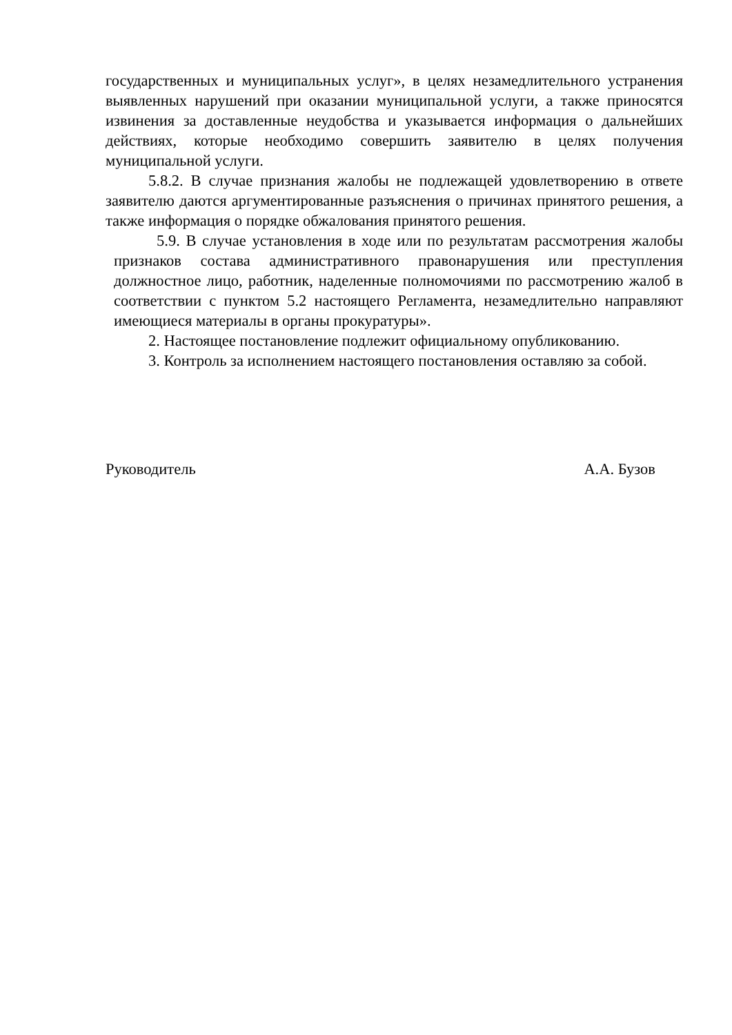государственных и муниципальных услуг», в целях незамедлительного устранения выявленных нарушений при оказании муниципальной услуги, а также приносятся извинения за доставленные неудобства и указывается информация о дальнейших действиях, которые необходимо совершить заявителю в целях получения муниципальной услуги.
5.8.2. В случае признания жалобы не подлежащей удовлетворению в ответе заявителю даются аргументированные разъяснения о причинах принятого решения, а также информация о порядке обжалования принятого решения.
5.9. В случае установления в ходе или по результатам рассмотрения жалобы признаков состава административного правонарушения или преступления должностное лицо, работник, наделенные полномочиями по рассмотрению жалоб в соответствии с пунктом 5.2 настоящего Регламента, незамедлительно направляют имеющиеся материалы в органы прокуратуры».
2. Настоящее постановление подлежит официальному опубликованию.
3. Контроль за исполнением настоящего постановления оставляю за собой.
Руководитель А.А. Бузов